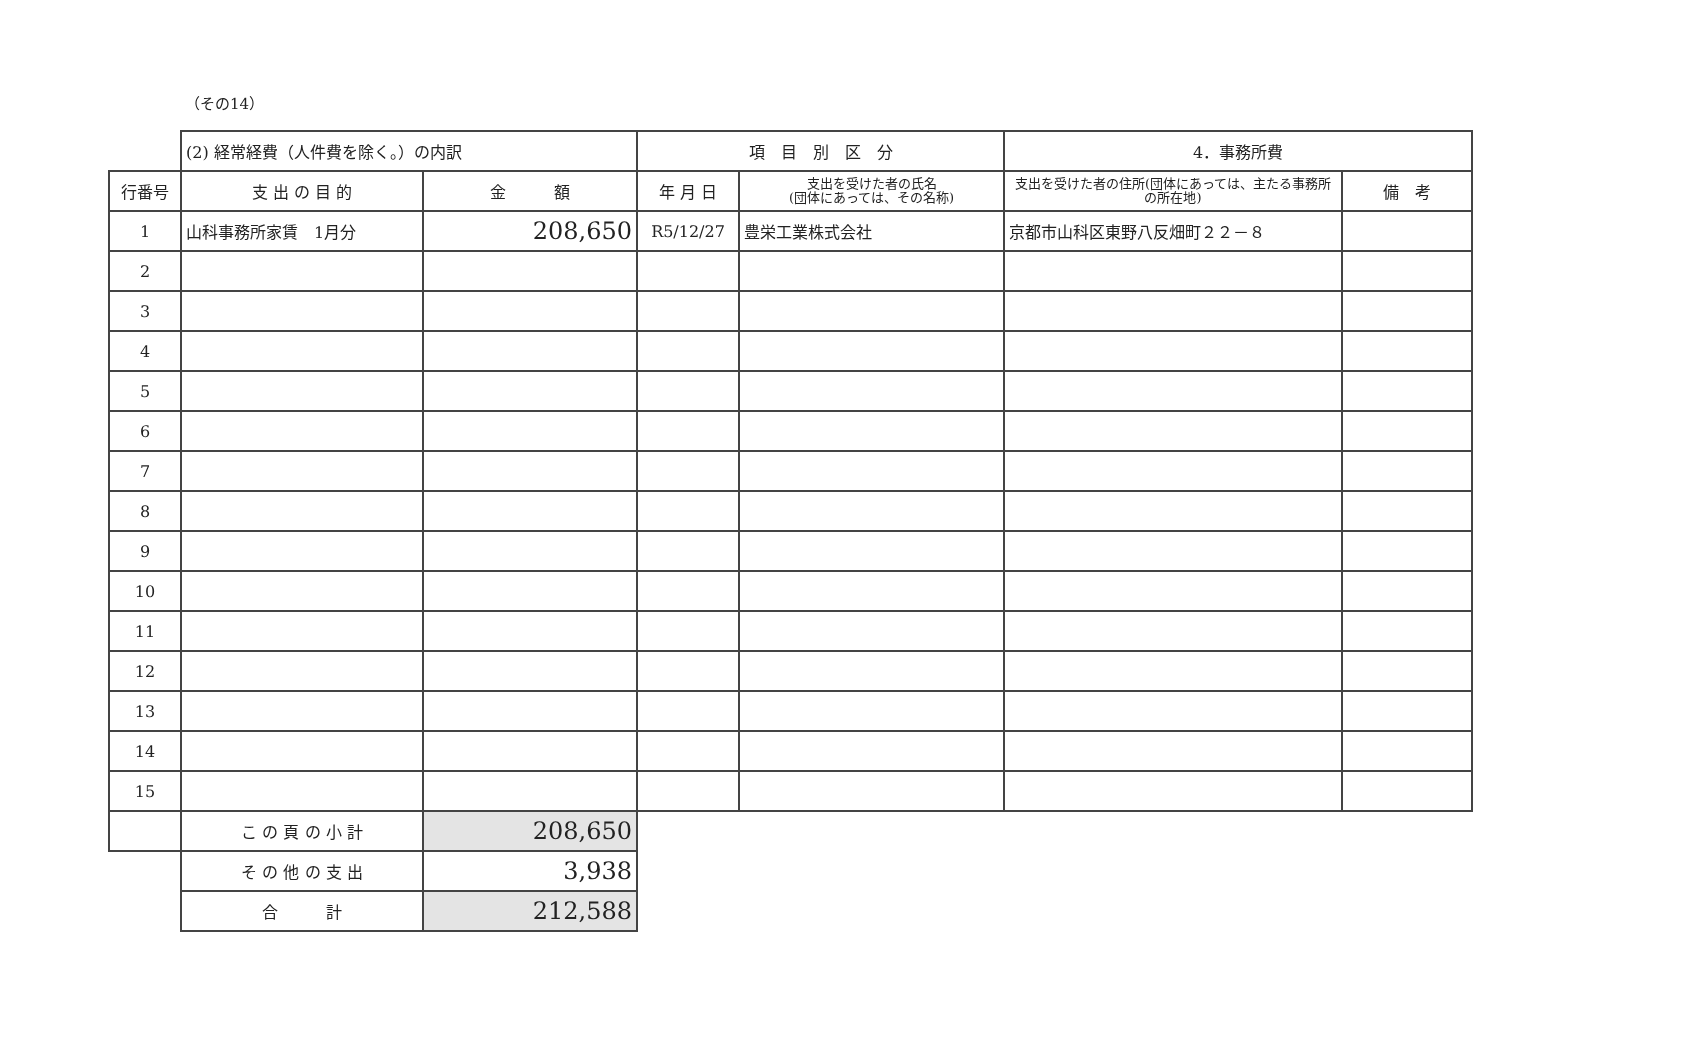（その14）
| | (2) 経常経費（人件費を除く。）の内訳 | | 項 目 別 区 分 | | 4．事務所費 | |
| 行番号 | 支 出 の 目 的 | 金 額 | 年 月 日 | 支出を受けた者の氏名 (団体にあっては、その名称) | 支出を受けた者の住所(団体にあっては、主たる事務所の所在地) | 備 考 |
| 1 | 山科事務所家賃 1月分 | 208,650 | R5/12/27 | 豊栄工業株式会社 | 京都市山科区東野八反畑町２２－８ | |
| 2 | | | | | | |
| 3 | | | | | | |
| 4 | | | | | | |
| 5 | | | | | | |
| 6 | | | | | | |
| 7 | | | | | | |
| 8 | | | | | | |
| 9 | | | | | | |
| 10 | | | | | | |
| 11 | | | | | | |
| 12 | | | | | | |
| 13 | | | | | | |
| 14 | | | | | | |
| 15 | | | | | | |
| | こ の 頁 の 小 計 | 208,650 | | | | |
| | そ の 他 の 支 出 | 3,938 | | | | |
| | 合 計 | 212,588 | | | | |